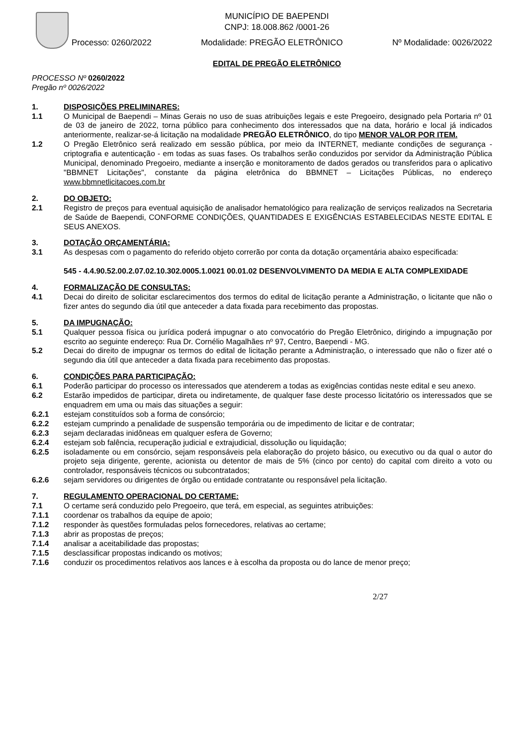MUNICÍPIO DE BAEPENDI
CNPJ: 18.008.862 /0001-26
Processo: 0260/2022 Modalidade: PREGÃO ELETRÔNICO Nº Modalidade: 0026/2022
EDITAL DE PREGÃO ELETRÔNICO
PROCESSO Nº 0260/2022
Pregão nº 0026/2022
1. DISPOSIÇÕES PRELIMINARES:
1.1 O Municipal de Baependi – Minas Gerais no uso de suas atribuições legais e este Pregoeiro, designado pela Portaria nº 01 de 03 de janeiro de 2022, torna público para conhecimento dos interessados que na data, horário e local já indicados anteriormente, realizar-se-á licitação na modalidade PREGÃO ELETRÔNICO, do tipo MENOR VALOR POR ITEM.
1.2 O Pregão Eletrônico será realizado em sessão pública, por meio da INTERNET, mediante condições de segurança - criptografia e autenticação - em todas as suas fases. Os trabalhos serão conduzidos por servidor da Administração Pública Municipal, denominado Pregoeiro, mediante a inserção e monitoramento de dados gerados ou transferidos para o aplicativo "BBMNET Licitações", constante da página eletrônica do BBMNET – Licitações Públicas, no endereço www.bbmnetlicitacoes.com.br
2. DO OBJETO:
2.1 Registro de preços para eventual aquisição de analisador hematológico para realização de serviços realizados na Secretaria de Saúde de Baependi, CONFORME CONDIÇÕES, QUANTIDADES E EXIGÊNCIAS ESTABELECIDAS NESTE EDITAL E SEUS ANEXOS.
3. DOTAÇÃO ORÇAMENTÁRIA:
3.1 As despesas com o pagamento do referido objeto correrão por conta da dotação orçamentária abaixo especificada:
545 - 4.4.90.52.00.2.07.02.10.302.0005.1.0021 00.01.02 DESENVOLVIMENTO DA MEDIA E ALTA COMPLEXIDADE
4. FORMALIZAÇÃO DE CONSULTAS:
4.1 Decai do direito de solicitar esclarecimentos dos termos do edital de licitação perante a Administração, o licitante que não o fizer antes do segundo dia útil que anteceder a data fixada para recebimento das propostas.
5. DA IMPUGNAÇÃO:
5.1 Qualquer pessoa física ou jurídica poderá impugnar o ato convocatório do Pregão Eletrônico, dirigindo a impugnação por escrito ao seguinte endereço: Rua Dr. Cornélio Magalhães nº 97, Centro, Baependi - MG.
5.2 Decai do direito de impugnar os termos do edital de licitação perante a Administração, o interessado que não o fizer até o segundo dia útil que anteceder a data fixada para recebimento das propostas.
6. CONDIÇÕES PARA PARTICIPAÇÃO:
6.1 Poderão participar do processo os interessados que atenderem a todas as exigências contidas neste edital e seu anexo.
6.2 Estarão impedidos de participar, direta ou indiretamente, de qualquer fase deste processo licitatório os interessados que se enquadrem em uma ou mais das situações a seguir:
6.2.1 estejam constituídos sob a forma de consórcio;
6.2.2 estejam cumprindo a penalidade de suspensão temporária ou de impedimento de licitar e de contratar;
6.2.3 sejam declaradas inidôneas em qualquer esfera de Governo;
6.2.4 estejam sob falência, recuperação judicial e extrajudicial, dissolução ou liquidação;
6.2.5 isoladamente ou em consórcio, sejam responsáveis pela elaboração do projeto básico, ou executivo ou da qual o autor do projeto seja dirigente, gerente, acionista ou detentor de mais de 5% (cinco por cento) do capital com direito a voto ou controlador, responsáveis técnicos ou subcontratados;
6.2.6 sejam servidores ou dirigentes de órgão ou entidade contratante ou responsável pela licitação.
7. REGULAMENTO OPERACIONAL DO CERTAME:
7.1 O certame será conduzido pelo Pregoeiro, que terá, em especial, as seguintes atribuições:
7.1.1 coordenar os trabalhos da equipe de apoio;
7.1.2 responder às questões formuladas pelos fornecedores, relativas ao certame;
7.1.3 abrir as propostas de preços;
7.1.4 analisar a aceitabilidade das propostas;
7.1.5 desclassificar propostas indicando os motivos;
7.1.6 conduzir os procedimentos relativos aos lances e à escolha da proposta ou do lance de menor preço;
2/27